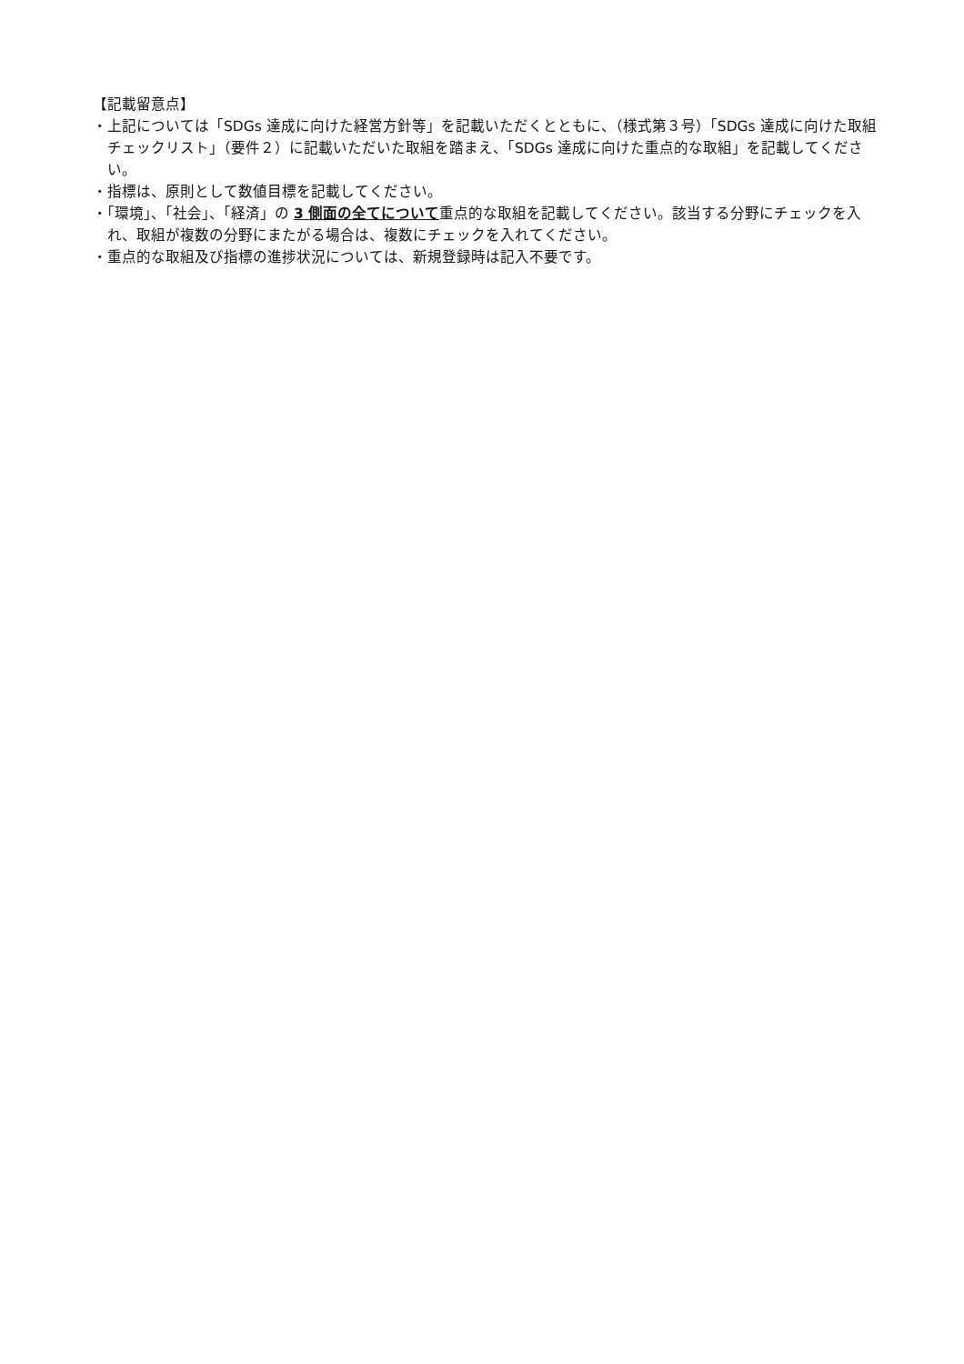【記載留意点】
・上記については「SDGs 達成に向けた経営方針等」を記載いただくとともに、（様式第３号）「SDGs 達成に向けた取組チェックリスト」（要件２）に記載いただいた取組を踏まえ、「SDGs 達成に向けた重点的な取組」を記載してください。
・指標は、原則として数値目標を記載してください。
・「環境」、「社会」、「経済」の 3 側面の全てについて重点的な取組を記載してください。該当する分野にチェックを入れ、取組が複数の分野にまたがる場合は、複数にチェックを入れてください。
・重点的な取組及び指標の進捗状況については、新規登録時は記入不要です。